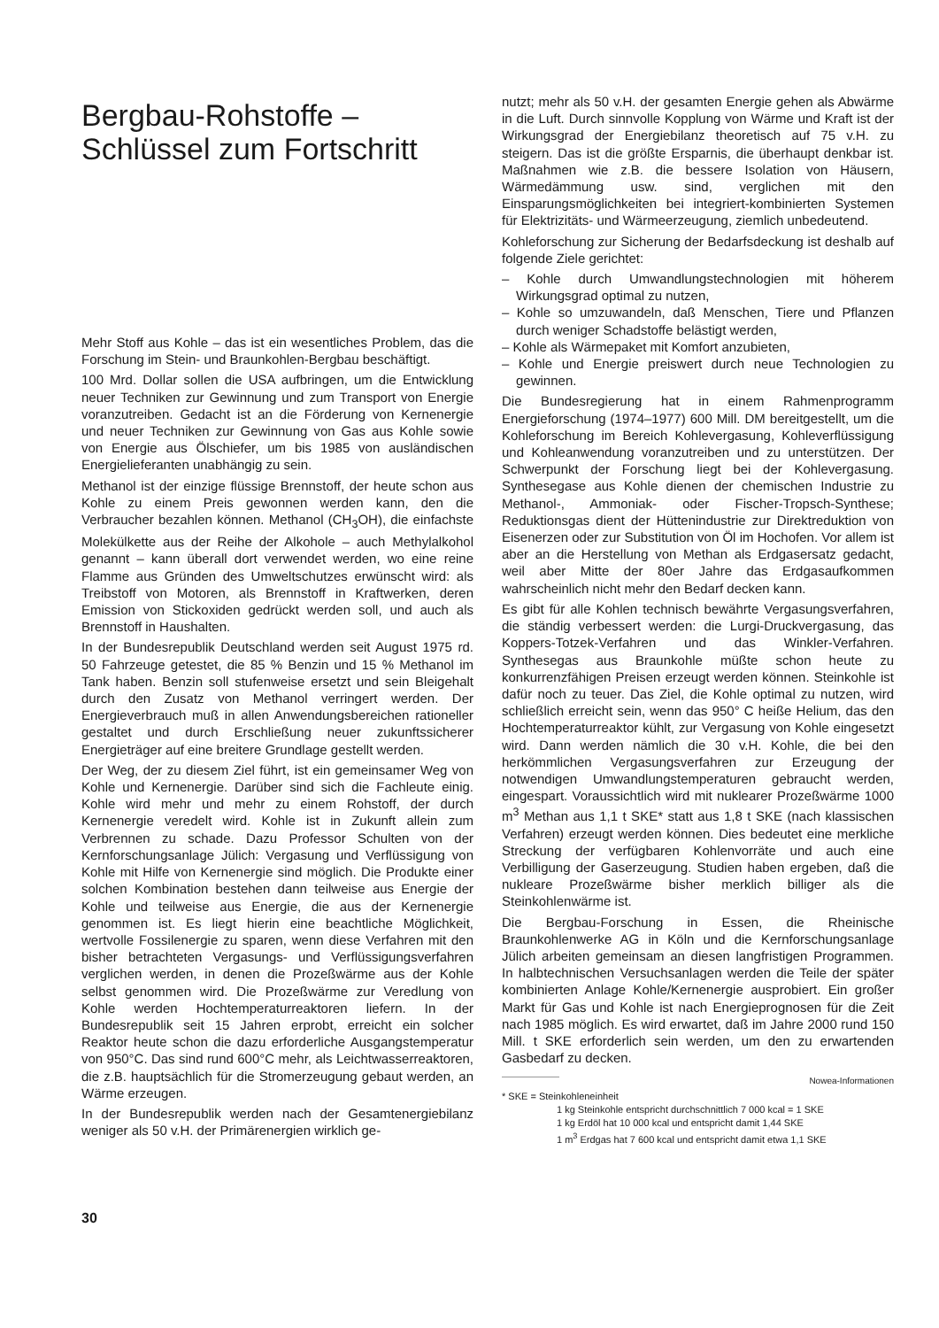Bergbau-Rohstoffe –
Schlüssel zum Fortschritt
Mehr Stoff aus Kohle – das ist ein wesentliches Problem, das die Forschung im Stein- und Braunkohlen-Bergbau beschäftigt.
100 Mrd. Dollar sollen die USA aufbringen, um die Entwicklung neuer Techniken zur Gewinnung und zum Transport von Energie voranzutreiben. Gedacht ist an die Förderung von Kernenergie und neuer Techniken zur Gewinnung von Gas aus Kohle sowie von Energie aus Ölschiefer, um bis 1985 von ausländischen Energielieferanten unabhängig zu sein.
Methanol ist der einzige flüssige Brennstoff, der heute schon aus Kohle zu einem Preis gewonnen werden kann, den die Verbraucher bezahlen können. Methanol (CH<sub>3</sub>OH), die einfachste Molekülkette aus der Reihe der Alkohole – auch Methylalkohol genannt – kann überall dort verwendet werden, wo eine reine Flamme aus Gründen des Umweltschutzes erwünscht wird: als Treibstoff von Motoren, als Brennstoff in Kraftwerken, deren Emission von Stickoxiden gedrückt werden soll, und auch als Brennstoff in Haushalten.
In der Bundesrepublik Deutschland werden seit August 1975 rd. 50 Fahrzeuge getestet, die 85 % Benzin und 15 % Methanol im Tank haben. Benzin soll stufenweise ersetzt und sein Bleigehalt durch den Zusatz von Methanol verringert werden. Der Energieverbrauch muß in allen Anwendungsbereichen rationeller gestaltet und durch Erschließung neuer zukunftssicherer Energieträger auf eine breitere Grundlage gestellt werden.
Der Weg, der zu diesem Ziel führt, ist ein gemeinsamer Weg von Kohle und Kernenergie. Darüber sind sich die Fachleute einig. Kohle wird mehr und mehr zu einem Rohstoff, der durch Kernenergie veredelt wird. Kohle ist in Zukunft allein zum Verbrennen zu schade. Dazu Professor Schulten von der Kernforschungsanlage Jülich: Vergasung und Verflüssigung von Kohle mit Hilfe von Kernenergie sind möglich. Die Produkte einer solchen Kombination bestehen dann teilweise aus Energie der Kohle und teilweise aus Energie, die aus der Kernenergie genommen ist. Es liegt hierin eine beachtliche Möglichkeit, wertvolle Fossilenergie zu sparen, wenn diese Verfahren mit den bisher betrachteten Vergasungs- und Verflüssigungsverfahren verglichen werden, in denen die Prozeßwärme aus der Kohle selbst genommen wird. Die Prozeßwärme zur Veredlung von Kohle werden Hochtemperaturreaktoren liefern. In der Bundesrepublik seit 15 Jahren erprobt, erreicht ein solcher Reaktor heute schon die dazu erforderliche Ausgangstemperatur von 950°C. Das sind rund 600°C mehr, als Leichtwasserreaktoren, die z.B. hauptsächlich für die Stromerzeugung gebaut werden, an Wärme erzeugen.
In der Bundesrepublik werden nach der Gesamtenergiebilanz weniger als 50 v.H. der Primärenergien wirklich ge-
nutzt; mehr als 50 v.H. der gesamten Energie gehen als Abwärme in die Luft. Durch sinnvolle Kopplung von Wärme und Kraft ist der Wirkungsgrad der Energiebilanz theoretisch auf 75 v.H. zu steigern. Das ist die größte Ersparnis, die überhaupt denkbar ist. Maßnahmen wie z.B. die bessere Isolation von Häusern, Wärmedämmung usw. sind, verglichen mit den Einsparungsmöglichkeiten bei integriert-kombinierten Systemen für Elektrizitäts- und Wärmeerzeugung, ziemlich unbedeutend.
Kohleforschung zur Sicherung der Bedarfsdeckung ist deshalb auf folgende Ziele gerichtet:
– Kohle durch Umwandlungstechnologien mit höherem Wirkungsgrad optimal zu nutzen,
– Kohle so umzuwandeln, daß Menschen, Tiere und Pflanzen durch weniger Schadstoffe belästigt werden,
– Kohle als Wärmepaket mit Komfort anzubieten,
– Kohle und Energie preiswert durch neue Technologien zu gewinnen.
Die Bundesregierung hat in einem Rahmenprogramm Energieforschung (1974–1977) 600 Mill. DM bereitgestellt, um die Kohleforschung im Bereich Kohlevergasung, Kohleverflüssigung und Kohleanwendung voranzutreiben und zu unterstützen. Der Schwerpunkt der Forschung liegt bei der Kohlevergasung. Synthesegase aus Kohle dienen der chemischen Industrie zu Methanol-, Ammoniak- oder Fischer-Tropsch-Synthese; Reduktionsgas dient der Hüttenindustrie zur Direktreduktion von Eisenerzen oder zur Substitution von Öl im Hochofen. Vor allem ist aber an die Herstellung von Methan als Erdgasersatz gedacht, weil aber Mitte der 80er Jahre das Erdgasaufkommen wahrscheinlich nicht mehr den Bedarf decken kann.
Es gibt für alle Kohlen technisch bewährte Vergasungsverfahren, die ständig verbessert werden: die Lurgi-Druckvergasung, das Koppers-Totzek-Verfahren und das Winkler-Verfahren. Synthesegas aus Braunkohle müßte schon heute zu konkurrenzfähigen Preisen erzeugt werden können. Steinkohle ist dafür noch zu teuer. Das Ziel, die Kohle optimal zu nutzen, wird schließlich erreicht sein, wenn das 950° C heiße Helium, das den Hochtemperaturreaktor kühlt, zur Vergasung von Kohle eingesetzt wird. Dann werden nämlich die 30 v.H. Kohle, die bei den herkömmlichen Vergasungsverfahren zur Erzeugung der notwendigen Umwandlungstemperaturen gebraucht werden, eingespart. Voraussichtlich wird mit nuklearer Prozeßwärme 1000 m<sup>3</sup> Methan aus 1,1 t SKE* statt aus 1,8 t SKE (nach klassischen Verfahren) erzeugt werden können. Dies bedeutet eine merkliche Streckung der verfügbaren Kohlenvorräte und auch eine Verbilligung der Gaserzeugung. Studien haben ergeben, daß die nukleare Prozeßwärme bisher merklich billiger als die Steinkohlenwärme ist.
Die Bergbau-Forschung in Essen, die Rheinische Braunkohlenwerke AG in Köln und die Kernforschungsanlage Jülich arbeiten gemeinsam an diesen langfristigen Programmen. In halbtechnischen Versuchsanlagen werden die Teile der später kombinierten Anlage Kohle/Kernenergie ausprobiert. Ein großer Markt für Gas und Kohle ist nach Energieprognosen für die Zeit nach 1985 möglich. Es wird erwartet, daß im Jahre 2000 rund 150 Mill. t SKE erforderlich sein werden, um den zu erwartenden Gasbedarf zu decken.
Nowea-Informationen
* SKE = Steinkohleneinheit
1 kg Steinkohle entspricht durchschnittlich 7 000 kcal = 1 SKE
1 kg Erdöl hat 10 000 kcal und entspricht damit 1,44 SKE
1 m<sup>3</sup> Erdgas hat 7 600 kcal und entspricht damit etwa 1,1 SKE
30